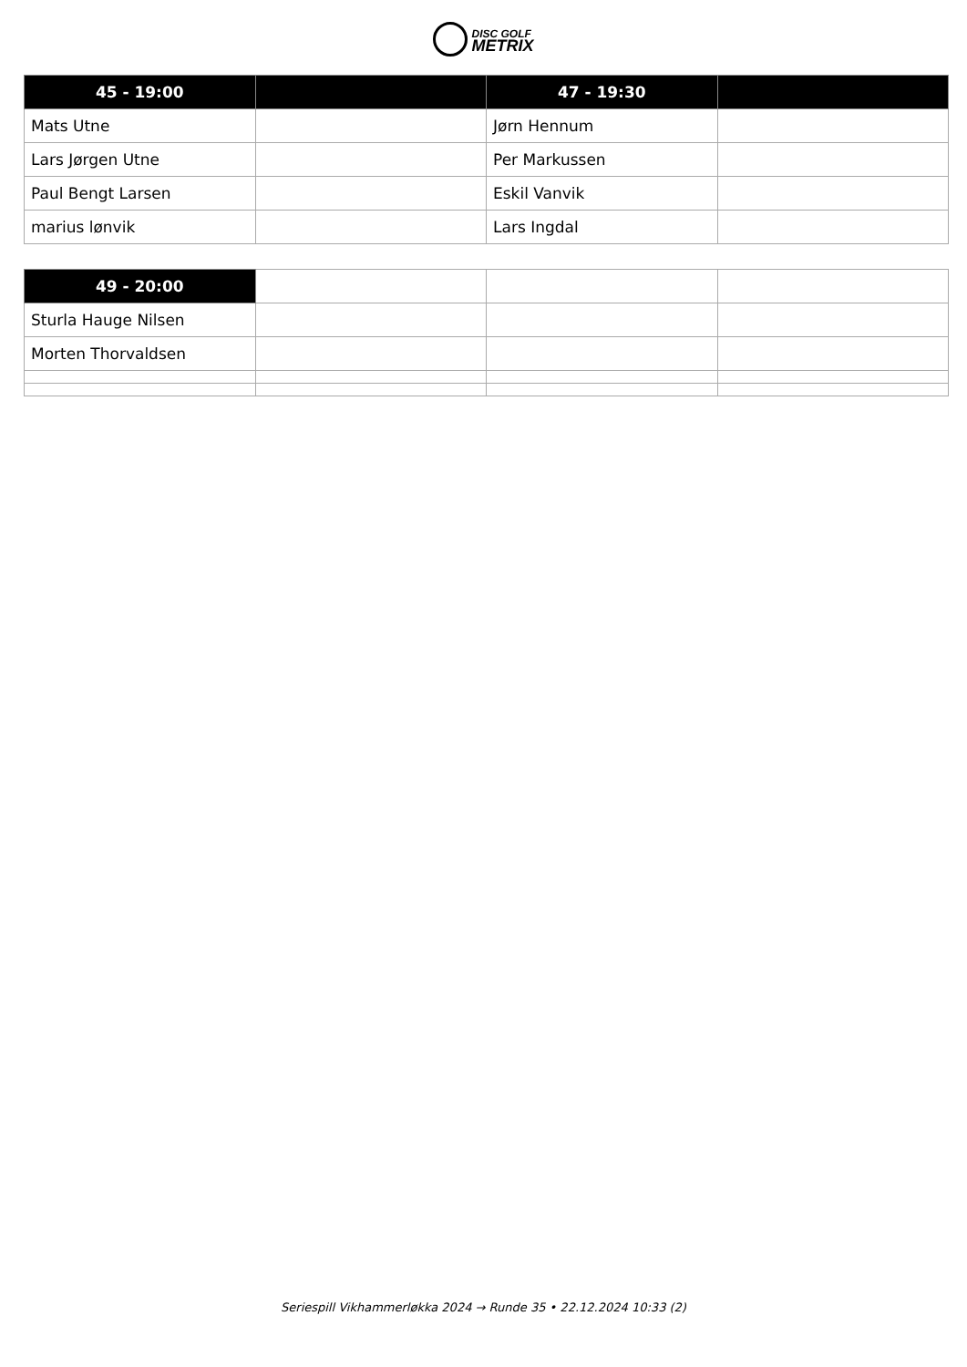DISC GOLF
METRIX
| 45 - 19:00 | | 47 - 19:30 | |
| --- | --- | --- | --- |
| Mats Utne | | Jørn Hennum | |
| Lars Jørgen Utne | | Per Markussen | |
| Paul Bengt Larsen | | Eskil Vanvik | |
| marius lønvik | | Lars Ingdal | |
| 49 - 20:00 | | | |
| --- | --- | --- | --- |
| Sturla Hauge Nilsen | | | |
| Morten Thorvaldsen | | | |
Seriespill Vikhammerløkka 2024 → Runde 35 • 22.12.2024 10:33 (2)